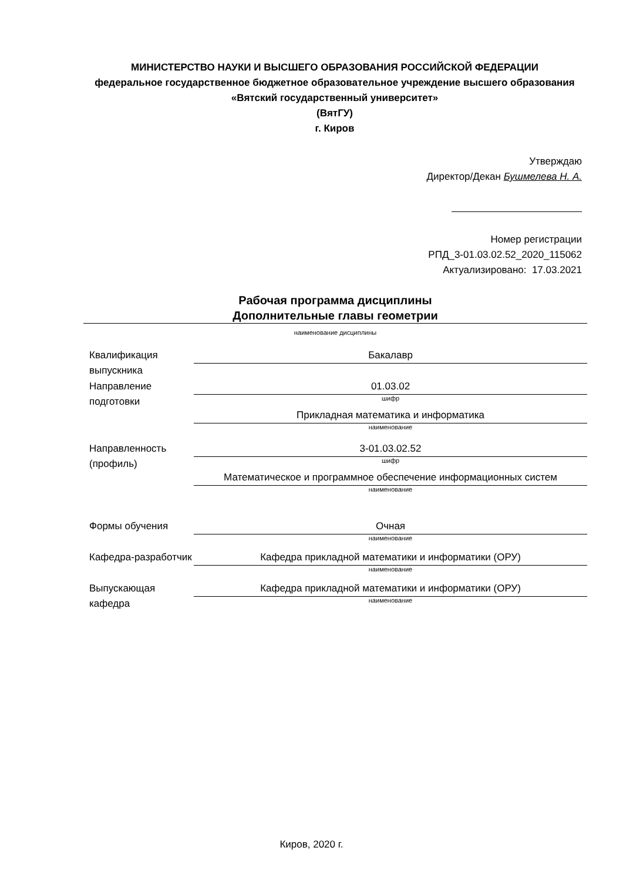МИНИСТЕРСТВО НАУКИ И ВЫСШЕГО ОБРАЗОВАНИЯ РОССИЙСКОЙ ФЕДЕРАЦИИ
федеральное государственное бюджетное образовательное учреждение высшего образования «Вятский государственный университет»
(ВятГУ)
г. Киров
Утверждаю
Директор/Декан Бушмелева Н. А.
Номер регистрации
РПД_3-01.03.02.52_2020_115062
Актуализировано: 17.03.2021
Рабочая программа дисциплины
Дополнительные главы геометрии
наименование дисциплины
Квалификация выпускника
Бакалавр
Направление подготовки
01.03.02
шифр
Прикладная математика и информатика
наименование
Направленность (профиль)
3-01.03.02.52
шифр
Математическое и программное обеспечение информационных систем
наименование
Формы обучения Очная
наименование
Кафедра-разработчик
Кафедра прикладной математики и информатики (ОРУ)
наименование
Выпускающая кафедра
Кафедра прикладной математики и информатики (ОРУ)
наименование
Киров, 2020 г.